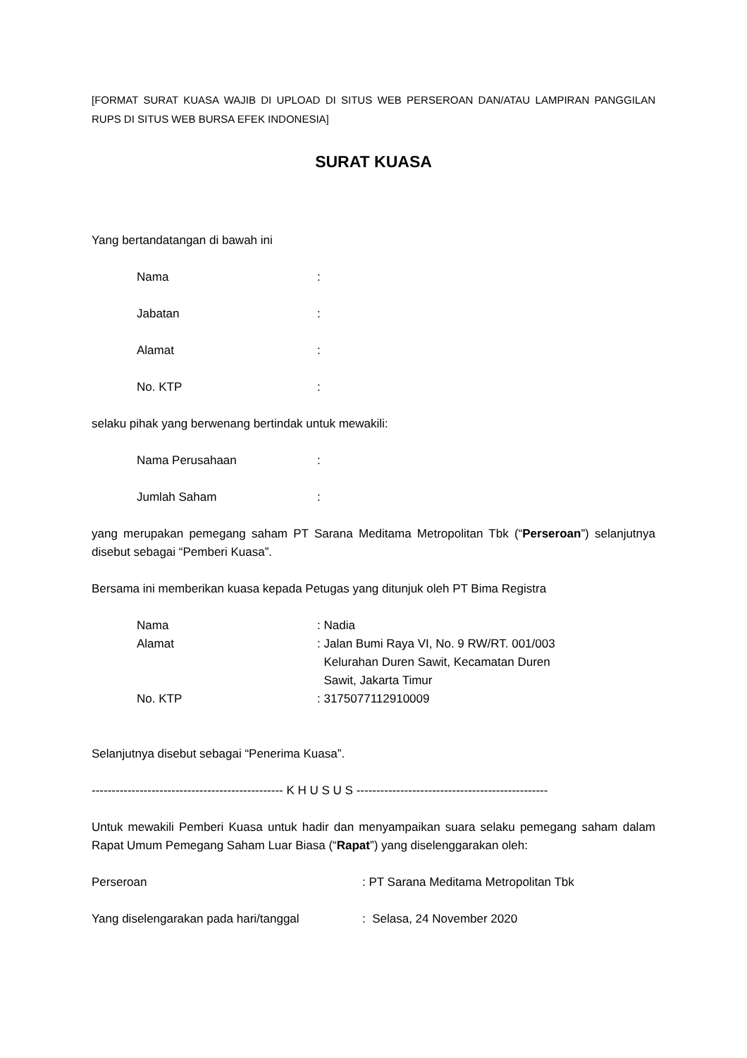[FORMAT SURAT KUASA WAJIB DI UPLOAD DI SITUS WEB PERSEROAN DAN/ATAU LAMPIRAN PANGGILAN RUPS DI SITUS WEB BURSA EFEK INDONESIA]
SURAT KUASA
Yang bertandatangan di bawah ini
Nama :
Jabatan :
Alamat :
No. KTP :
selaku pihak yang berwenang bertindak untuk mewakili:
Nama Perusahaan :
Jumlah Saham :
yang merupakan pemegang saham PT Sarana Meditama Metropolitan Tbk (“Perseroan”) selanjutnya disebut sebagai “Pemberi Kuasa”.
Bersama ini memberikan kuasa kepada Petugas yang ditunjuk oleh PT Bima Registra
Nama : Nadia
Alamat : Jalan Bumi Raya VI, No. 9 RW/RT. 001/003
Kelurahan Duren Sawit, Kecamatan Duren
Sawit, Jakarta Timur
No. KTP : 3175077112910009
Selanjutnya disebut sebagai “Penerima Kuasa”.
------------------------------------------------ K H U S U S ------------------------------------------------
Untuk mewakili Pemberi Kuasa untuk hadir dan menyampaikan suara selaku pemegang saham dalam Rapat Umum Pemegang Saham Luar Biasa (“Rapat”) yang diselenggarakan oleh:
Perseroan : PT Sarana Meditama Metropolitan Tbk
Yang diselengarakan pada hari/tanggal : Selasa, 24 November 2020